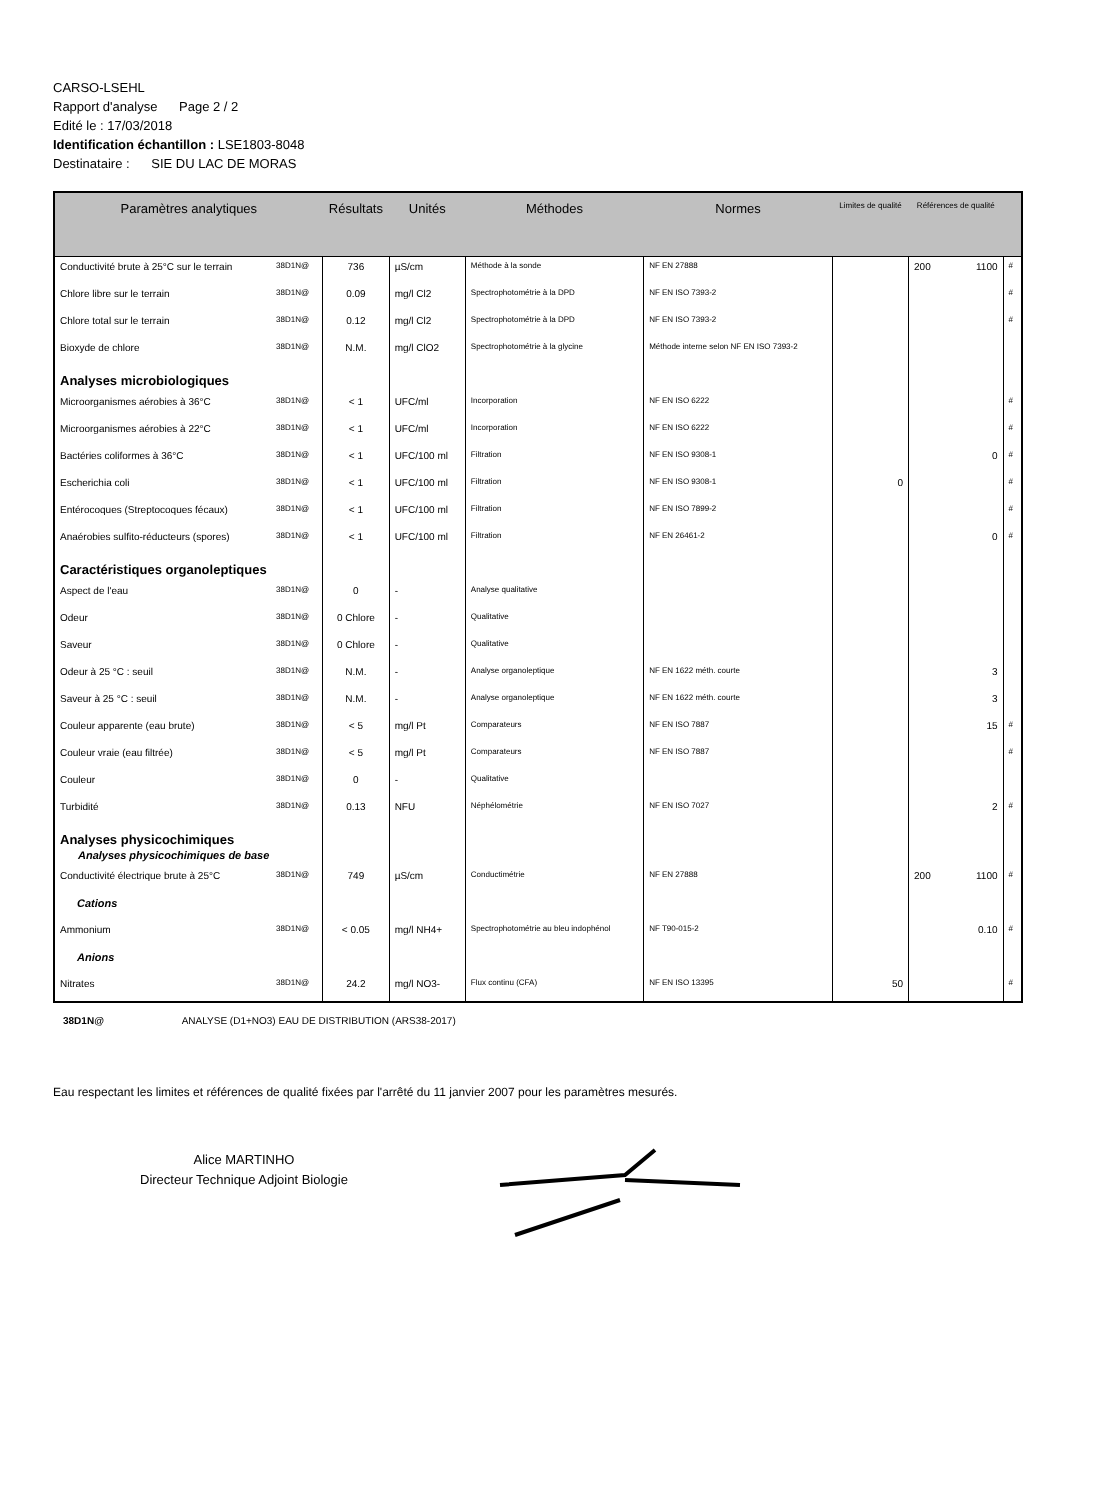CARSO-LSEHL
Rapport d'analyse Page 2 / 2
Edité le : 17/03/2018
Identification échantillon : LSE1803-8048
Destinataire : SIE DU LAC DE MORAS
| Paramètres analytiques | | Résultats | Unités | Méthodes | Normes | Limites de qualité | Références de qualité | | |
| --- | --- | --- | --- | --- | --- | --- | --- | --- | --- |
| Conductivité brute à 25°C sur le terrain | 38D1N@ | 736 | µS/cm | Méthode à la sonde | NF EN 27888 | | 200 | 1100 | # |
| Chlore libre sur le terrain | 38D1N@ | 0.09 | mg/l Cl2 | Spectrophotométrie à la DPD | NF EN ISO 7393-2 | | | | # |
| Chlore total sur le terrain | 38D1N@ | 0.12 | mg/l Cl2 | Spectrophotométrie à la DPD | NF EN ISO 7393-2 | | | | # |
| Bioxyde de chlore | 38D1N@ | N.M. | mg/l ClO2 | Spectrophotométrie à la glycine | Méthode interne selon NF EN ISO 7393-2 | | | | |
| Analyses microbiologiques | | | | | | | | | |
| Microorganismes aérobies à 36°C | 38D1N@ | < 1 | UFC/ml | Incorporation | NF EN ISO 6222 | | | | # |
| Microorganismes aérobies à 22°C | 38D1N@ | < 1 | UFC/ml | Incorporation | NF EN ISO 6222 | | | | # |
| Bactéries coliformes à 36°C | 38D1N@ | < 1 | UFC/100 ml | Filtration | NF EN ISO 9308-1 | | | 0 | # |
| Escherichia coli | 38D1N@ | < 1 | UFC/100 ml | Filtration | NF EN ISO 9308-1 | 0 | | | # |
| Entérocoques (Streptocoques fécaux) | 38D1N@ | < 1 | UFC/100 ml | Filtration | NF EN ISO 7899-2 | | | | # |
| Anaérobies sulfito-réducteurs (spores) | 38D1N@ | < 1 | UFC/100 ml | Filtration | NF EN 26461-2 | | | 0 | # |
| Caractéristiques organoleptiques | | | | | | | | | |
| Aspect de l'eau | 38D1N@ | 0 | - | Analyse qualitative | | | | | |
| Odeur | 38D1N@ | 0 Chlore | - | Qualitative | | | | | |
| Saveur | 38D1N@ | 0 Chlore | - | Qualitative | | | | | |
| Odeur à 25 °C : seuil | 38D1N@ | N.M. | - | Analyse organoleptique | NF EN 1622 méth. courte | | | 3 | |
| Saveur à 25 °C : seuil | 38D1N@ | N.M. | - | Analyse organoleptique | NF EN 1622 méth. courte | | | 3 | |
| Couleur apparente (eau brute) | 38D1N@ | < 5 | mg/l Pt | Comparateurs | NF EN ISO 7887 | | | 15 | # |
| Couleur vraie (eau filtrée) | 38D1N@ | < 5 | mg/l Pt | Comparateurs | NF EN ISO 7887 | | | | # |
| Couleur | 38D1N@ | 0 | - | Qualitative | | | | | |
| Turbidité | 38D1N@ | 0.13 | NFU | Néphélométrie | NF EN ISO 7027 | | | 2 | # |
| Analyses physicochimiques Analyses physicochimiques de base | | | | | | | | | |
| Conductivité électrique brute à 25°C | 38D1N@ | 749 | µS/cm | Conductimétrie | NF EN 27888 | | 200 | 1100 | # |
| Cations | | | | | | | | | |
| Ammonium | 38D1N@ | < 0.05 | mg/l NH4+ | Spectrophotométrie au bleu indophénol | NF T90-015-2 | | | 0.10 | # |
| Anions | | | | | | | | | |
| Nitrates | 38D1N@ | 24.2 | mg/l NO3- | Flux continu (CFA) | NF EN ISO 13395 | 50 | | | # |
38D1N@ ANALYSE (D1+NO3) EAU DE DISTRIBUTION (ARS38-2017)
Eau respectant les limites et références de qualité fixées par l'arrêté du 11 janvier 2007 pour les paramètres mesurés.
Alice MARTINHO
Directeur Technique Adjoint Biologie